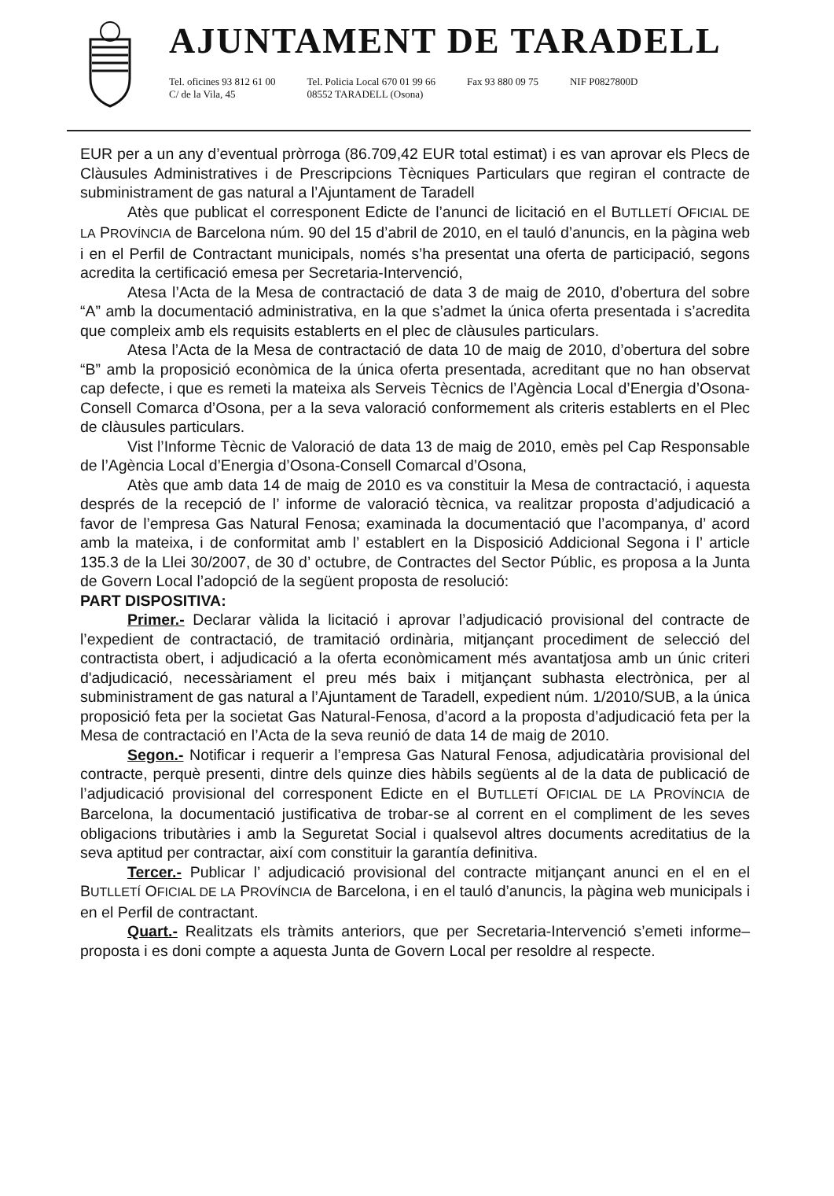AJUNTAMENT DE TARADELL
Tel. oficines 93 812 61 00
C/ de la Vila, 45
Tel. Policia Local 670 01 99 66
08552 TARADELL (Osona)
Fax 93 880 09 75 NIF P0827800D
EUR per a un any d’eventual pròrroga (86.709,42 EUR total estimat) i es van aprovar els Plecs de Clàusules Administratives i de Prescripcions Tècniques Particulars que regiran el contracte de subministrament de gas natural a l’Ajuntament de Taradell
Atès que publicat el corresponent Edicte de l’anunci de licitació en el BUTLLETÍ OFICIAL DE LA PROVÍNCIA de Barcelona núm. 90 del 15 d’abril de 2010, en el tauló d’anuncis, en la pàgina web i en el Perfil de Contractant municipals, només s’ha presentat una oferta de participació, segons acredita la certificació emesa per Secretaria-Intervenció,
Atesa l’Acta de la Mesa de contractació de data 3 de maig de 2010, d’obertura del sobre “A” amb la documentació administrativa, en la que s’admet la única oferta presentada i s’acredita que compleix amb els requisits establerts en el plec de clàusules particulars.
Atesa l’Acta de la Mesa de contractació de data 10 de maig de 2010, d’obertura del sobre “B” amb la proposició econòmica de la única oferta presentada, acreditant que no han observat cap defecte, i que es remeti la mateixa als Serveis Tècnics de l’Agència Local d’Energia d’Osona-Consell Comarca d’Osona, per a la seva valoració conformement als criteris establerts en el Plec de clàusules particulars.
Vist l’Informe Tècnic de Valoració de data 13 de maig de 2010, emès pel Cap Responsable de l’Agència Local d’Energia d’Osona-Consell Comarcal d’Osona,
Atès que amb data 14 de maig de 2010 es va constituir la Mesa de contractació, i aquesta després de la recepció de l’ informe de valoració tècnica, va realitzar proposta d’adjudicació a favor de l’empresa Gas Natural Fenosa; examinada la documentació que l’acompanya, d’ acord amb la mateixa, i de conformitat amb l’ establert en la Disposició Addicional Segona i l’ article 135.3 de la Llei 30/2007, de 30 d’ octubre, de Contractes del Sector Públic, es proposa a la Junta de Govern Local l’adopció de la següent proposta de resolució:
PART DISPOSITIVA:
Primer.- Declarar vàlida la licitació i aprovar l’adjudicació provisional del contracte de l’expedient de contractació, de tramitació ordinària, mitjançant procediment de selecció del contractista obert, i adjudicació a la oferta econòmicament més avantatjosa amb un únic criteri d'adjudicació, necessàriament el preu més baix i mitjançant subhasta electrònica, per al subministrament de gas natural a l’Ajuntament de Taradell, expedient núm. 1/2010/SUB, a la única proposició feta per la societat Gas Natural-Fenosa, d’acord a la proposta d’adjudicació feta per la Mesa de contractació en l’Acta de la seva reunió de data 14 de maig de 2010.
Segon.- Notificar i requerir a l’empresa Gas Natural Fenosa, adjudicatària provisional del contracte, perquè presenti, dintre dels quinze dies hàbils següents al de la data de publicació de l’adjudicació provisional del corresponent Edicte en el BUTLLETÍ OFICIAL DE LA PROVÍNCIA de Barcelona, la documentació justificativa de trobar-se al corrent en el compliment de les seves obligacions tributàries i amb la Seguretat Social i qualsevol altres documents acreditatius de la seva aptitud per contractar, així com constituir la garantía definitiva.
Tercer.- Publicar l’ adjudicació provisional del contracte mitjançant anunci en el en el BUTLLETÍ OFICIAL DE LA PROVÍNCIA de Barcelona, i en el tauló d’anuncis, la pàgina web municipals i en el Perfil de contractant.
Quart.- Realitzats els tràmits anteriors, que per Secretaria-Intervenció s’emeti informe–proposta i es doni compte a aquesta Junta de Govern Local per resoldre al respecte.